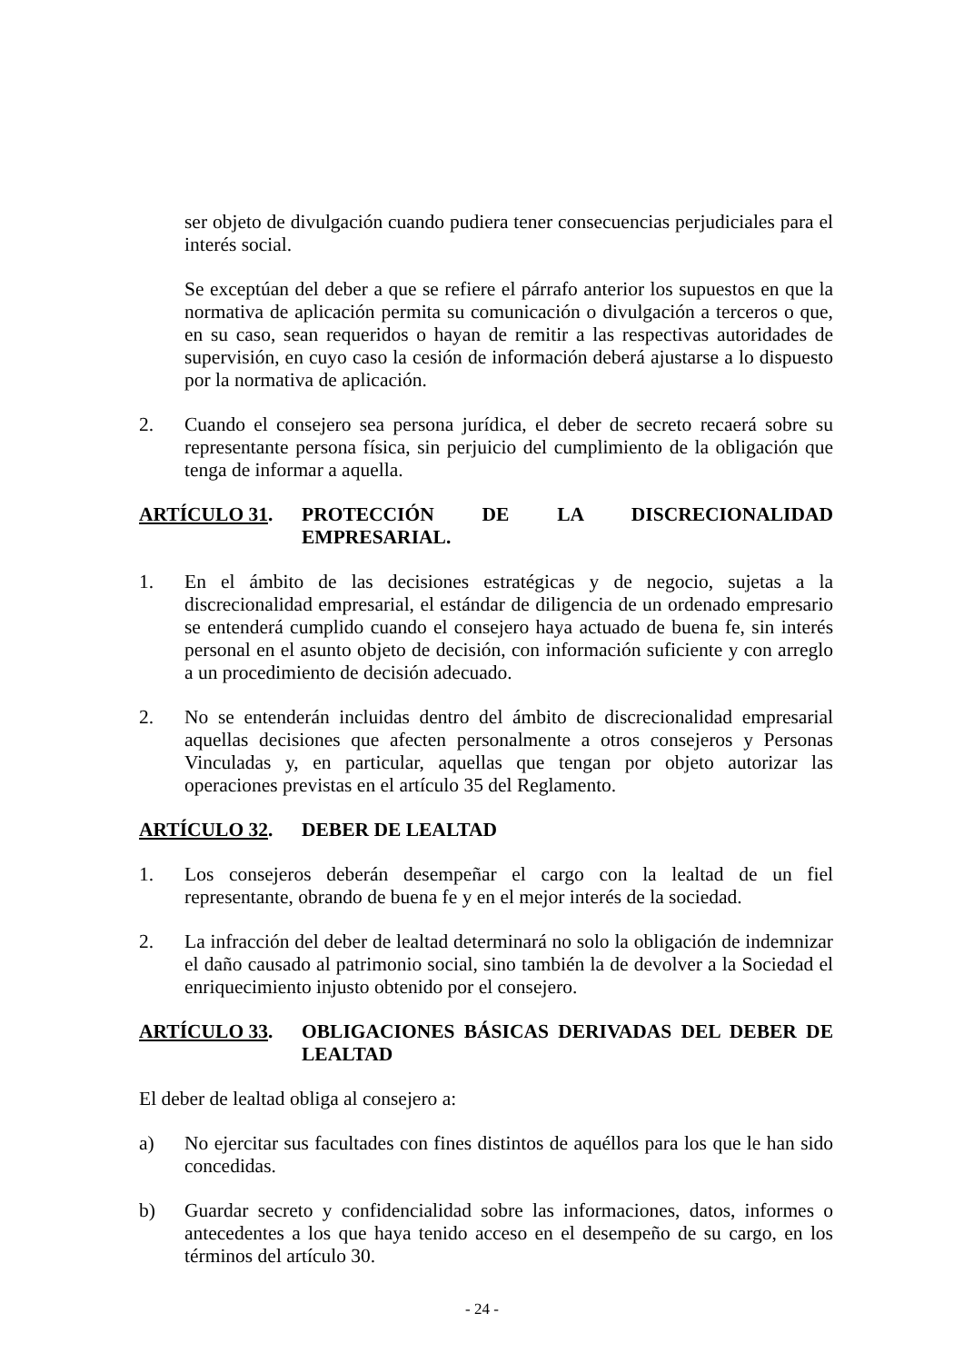ser objeto de divulgación cuando pudiera tener consecuencias perjudiciales para el interés social.
Se exceptúan del deber a que se refiere el párrafo anterior los supuestos en que la normativa de aplicación permita su comunicación o divulgación a terceros o que, en su caso, sean requeridos o hayan de remitir a las respectivas autoridades de supervisión, en cuyo caso la cesión de información deberá ajustarse a lo dispuesto por la normativa de aplicación.
2. Cuando el consejero sea persona jurídica, el deber de secreto recaerá sobre su representante persona física, sin perjuicio del cumplimiento de la obligación que tenga de informar a aquella.
ARTÍCULO 31. PROTECCIÓN DE LA DISCRECIONALIDAD EMPRESARIAL.
1. En el ámbito de las decisiones estratégicas y de negocio, sujetas a la discrecionalidad empresarial, el estándar de diligencia de un ordenado empresario se entenderá cumplido cuando el consejero haya actuado de buena fe, sin interés personal en el asunto objeto de decisión, con información suficiente y con arreglo a un procedimiento de decisión adecuado.
2. No se entenderán incluidas dentro del ámbito de discrecionalidad empresarial aquellas decisiones que afecten personalmente a otros consejeros y Personas Vinculadas y, en particular, aquellas que tengan por objeto autorizar las operaciones previstas en el artículo 35 del Reglamento.
ARTÍCULO 32. DEBER DE LEALTAD
1. Los consejeros deberán desempeñar el cargo con la lealtad de un fiel representante, obrando de buena fe y en el mejor interés de la sociedad.
2. La infracción del deber de lealtad determinará no solo la obligación de indemnizar el daño causado al patrimonio social, sino también la de devolver a la Sociedad el enriquecimiento injusto obtenido por el consejero.
ARTÍCULO 33. OBLIGACIONES BÁSICAS DERIVADAS DEL DEBER DE LEALTAD
El deber de lealtad obliga al consejero a:
a) No ejercitar sus facultades con fines distintos de aquéllos para los que le han sido concedidas.
b) Guardar secreto y confidencialidad sobre las informaciones, datos, informes o antecedentes a los que haya tenido acceso en el desempeño de su cargo, en los términos del artículo 30.
- 24 -